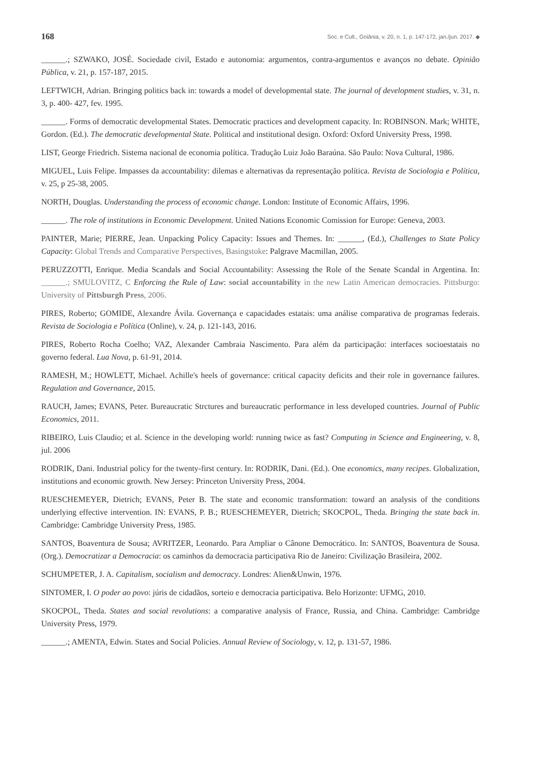168 Soc. e Cult., Goiânia, v. 20, n. 1, p. 147-172, jan./jun. 2017. ◆
______.; SZWAKO, JOSÉ. Sociedade civil, Estado e autonomia: argumentos, contra-argumentos e avanços no debate. Opinião Pública, v. 21, p. 157-187, 2015.
LEFTWICH, Adrian. Bringing politics back in: towards a model of developmental state. The journal of development studies, v. 31, n. 3, p. 400- 427, fev. 1995.
______. Forms of democratic developmental States. Democratic practices and development capacity. In: ROBINSON. Mark; WHITE, Gordon. (Ed.). The democratic developmental State. Political and institutional design. Oxford: Oxford University Press, 1998.
LIST, George Friedrich. Sistema nacional de economia política. Tradução Luiz João Baraúna. São Paulo: Nova Cultural, 1986.
MIGUEL, Luis Felipe. Impasses da accountability: dilemas e alternativas da representação política. Revista de Sociologia e Política, v. 25, p 25-38, 2005.
NORTH, Douglas. Understanding the process of economic change. London: Institute of Economic Affairs, 1996.
______. The role of institutions in Economic Development. United Nations Economic Comission for Europe: Geneva, 2003.
PAINTER, Marie; PIERRE, Jean. Unpacking Policy Capacity: Issues and Themes. In: ______, (Ed.), Challenges to State Policy Capacity: Global Trends and Comparative Perspectives, Basingstoke: Palgrave Macmillan, 2005.
PERUZZOTTI, Enrique. Media Scandals and Social Accountability: Assessing the Role of the Senate Scandal in Argentina. In: ______.; SMULOVITZ, C Enforcing the Rule of Law: social accountability in the new Latin American democracies. Pittsburgo: University of Pittsburgh Press, 2006.
PIRES, Roberto; GOMIDE, Alexandre Ávila. Governança e capacidades estatais: uma análise comparativa de programas federais. Revista de Sociologia e Política (Online), v. 24, p. 121-143, 2016.
PIRES, Roberto Rocha Coelho; VAZ, Alexander Cambraia Nascimento. Para além da participação: interfaces socioestatais no governo federal. Lua Nova, p. 61-91, 2014.
RAMESH, M.; HOWLETT, Michael. Achille's heels of governance: critical capacity deficits and their role in governance failures. Regulation and Governance, 2015.
RAUCH, James; EVANS, Peter. Bureaucratic Strctures and bureaucratic performance in less developed countries. Journal of Public Economics, 2011.
RIBEIRO, Luis Claudio; et al. Science in the developing world: running twice as fast? Computing in Science and Engineering, v. 8, jul. 2006
RODRIK, Dani. Industrial policy for the twenty-first century. In: RODRIK, Dani. (Ed.). One economics, many recipes. Globalization, institutions and economic growth. New Jersey: Princeton University Press, 2004.
RUESCHEMEYER, Dietrich; EVANS, Peter B. The state and economic transformation: toward an analysis of the conditions underlying effective intervention. IN: EVANS, P. B.; RUESCHEMEYER, Dietrich; SKOCPOL, Theda. Bringing the state back in. Cambridge: Cambridge University Press, 1985.
SANTOS, Boaventura de Sousa; AVRITZER, Leonardo. Para Ampliar o Cânone Democrático. In: SANTOS, Boaventura de Sousa. (Org.). Democratizar a Democracia: os caminhos da democracia participativa Rio de Janeiro: Civilização Brasileira, 2002.
SCHUMPETER, J. A. Capitalism, socialism and democracy. Londres: Alien&Unwin, 1976.
SINTOMER, I. O poder ao povo: júris de cidadãos, sorteio e democracia participativa. Belo Horizonte: UFMG, 2010.
SKOCPOL, Theda. States and social revolutions: a comparative analysis of France, Russia, and China. Cambridge: Cambridge University Press, 1979.
______.; AMENTA, Edwin. States and Social Policies. Annual Review of Sociology, v. 12, p. 131-57, 1986.